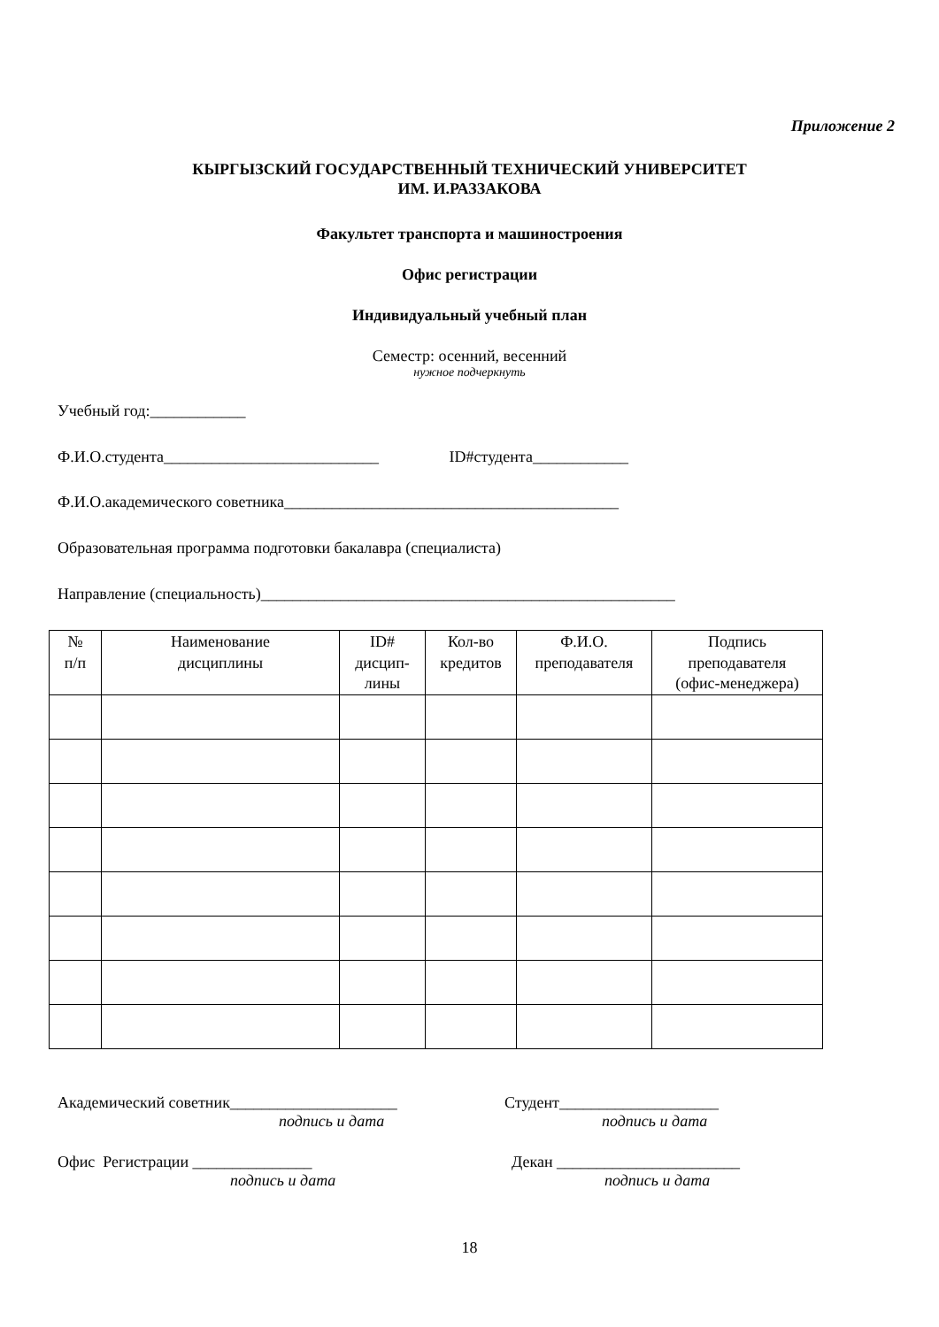Приложение 2
КЫРГЫЗСКИЙ ГОСУДАРСТВЕННЫЙ ТЕХНИЧЕСКИЙ УНИВЕРСИТЕТ
ИМ. И.РАЗЗАКОВА
Факультет транспорта и машиностроения
Офис регистрации
Индивидуальный учебный план
Семестр: осенний, весенний
нужное подчеркнуть
Учебный год:____________
Ф.И.О.студента___________________________ ID#студента____________
Ф.И.О.академического советника__________________________________________
Образовательная программа подготовки бакалавра (специалиста)
Направление (специальность)____________________________________________________
| № п/п | Наименование дисциплины | ID# дисцип- лины | Кол-во кредитов | Ф.И.О. преподавателя | Подпись преподавателя (офис-менеджера) |
| --- | --- | --- | --- | --- | --- |
Академический советник_____________________
подпись и дата
Студент____________________
подпись и дата
Офис Регистрации _______________
подпись и дата
Декан _______________________
подпись и дата
18